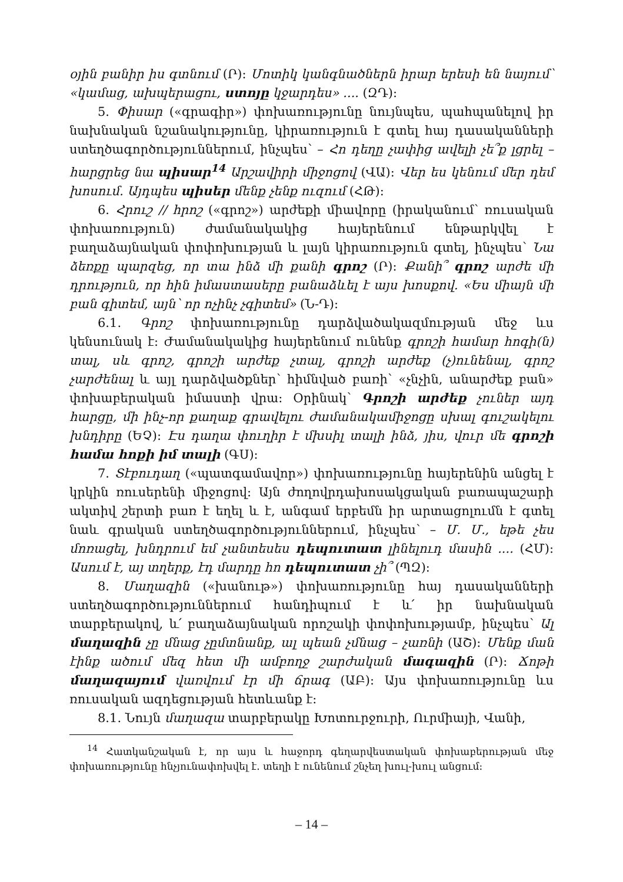օյին բանիր իս գտնում (Ր): Մոտիկ կանգնածներն իրար երեսի են նայում՝ «կամաց, ախպերացու, ստոյը կջարդես» .... (ԶԴ):
5. Փիսար («գրագիր») փոխառությունը նույնպես, պահպանելով իր նախնական նշանակությունը, կիրառություն է գտել հայ դասականների ստեղծագործություններում, ինչպես՝ – Հո դեղը չափից ավելի չե՞ք լցրել – հարցրեց նա պիսար<sup>14</sup> Արշավիրի միջոցով (ՎԱ): Վեր ես կենում մեր դեմ խոսում. Այդպես պիսեր մենք չենք ուզում (ՀԹ):
6. Հրուշ // հրոշ («գրոշ») արժեքի միավորը (իրականում՝ ռուսական փոխառություն) ժամանակակից հայերենում ենթարկվել է բաղաձայնական փոփոխության և լայն կիրառություն գտել, ինչպես՝ Նա ձեռքը պարզեց, որ տա ինձ մի քանի գրոշ (Ր): Քանի՞ գրոշ արժե մի դրություն, որ հին իմաստասերը բանաձևել է այս խոսքով. «Ես միայն մի բան գիտեմ, այն՝ որ ոչինչ չգիտեմ» (Ն-Դ):
6.1. Գրոշ փոխառությունը դարձվածակազմության մեջ ևս կենսունակ է: Ժամանակակից հայերենում ունենք գրոշի համար հոգի(ն) տալ, սև գրոշ, գրոշի արժեք չտալ, գրոշի արժեք (չ)ունենալ, գրոշ չարժենալ և այլ դարձվածքներ՝ հիմնված բառի՝ «չնչին, անարժեք բան» փոխաբերական իմաստի վրա: Օրինակ՝ Գրոշի արժեք չուներ այդ հարցը, մի ինչ-որ քաղաք գրավելու ժամանակամիջոցը սխալ գուշակելու խնդիրը (ԵՉ): Էս դաղա փուղիր է մխսիլ տալի ինձ, յիս, վուր մե գրոշի համա հոքի իմ տալի (ԳՍ):
7. Տէբուդաղ («պատգամավոր») փոխառությունը հայերենին անցել է կրկին ռուսերենի միջոցով: Այն ժողովրդախոսակցական բառապաշարի ակտիվ շերտի բառ է եղել և է, անգամ երբեմն իր արտացոլումն է գտել նաև գրական ստեղծագործություններում, ինչպես՝ – Մ. Մ., եթե չես մոռացել, խնդրում եմ չանտեսես դեպուտատ լինելուդ մասին .... (ՀՄ): Ասում է, այ տղերք, էդ մարդը հո դեպուտատ չի՞ (ՊԶ):
8. Մաղազին («խանութ») փոխառությունը հայ դասականների ստեղծագործություններում հանդիպում է և՛ իր նախնական տարբերակով, և՛ բաղաձայնական որոշակի փոփոխությամբ, ինչպես՝ Ալ մաղազին չը մնաց չըմտնանք, ալ պեան չմնաց – չառնի (ԱՇ): Մենք ման էինք ածում մեզ հետ մի ամբողջ շարժական մագազին (Ր): Ճոթի մաղազայում վառվում էր մի ճրագ (ԱԲ): Այս փոխառությունը ևս ռուսական ազդեցության հետևանք է:
8.1. Նույն մաղազա տարբերակը Խոտուրջուրի, Ուրմիայի, Վանի,
<sup>14</sup> Հատկանշական է, որ այս և հաջորդ գեղարվեստական փոխաբերության մեջ փոխառությունը հնչյունափոխվել է. տեղի է ունենում շնչեղ խուլ-խուլ անցում:
– 14 –